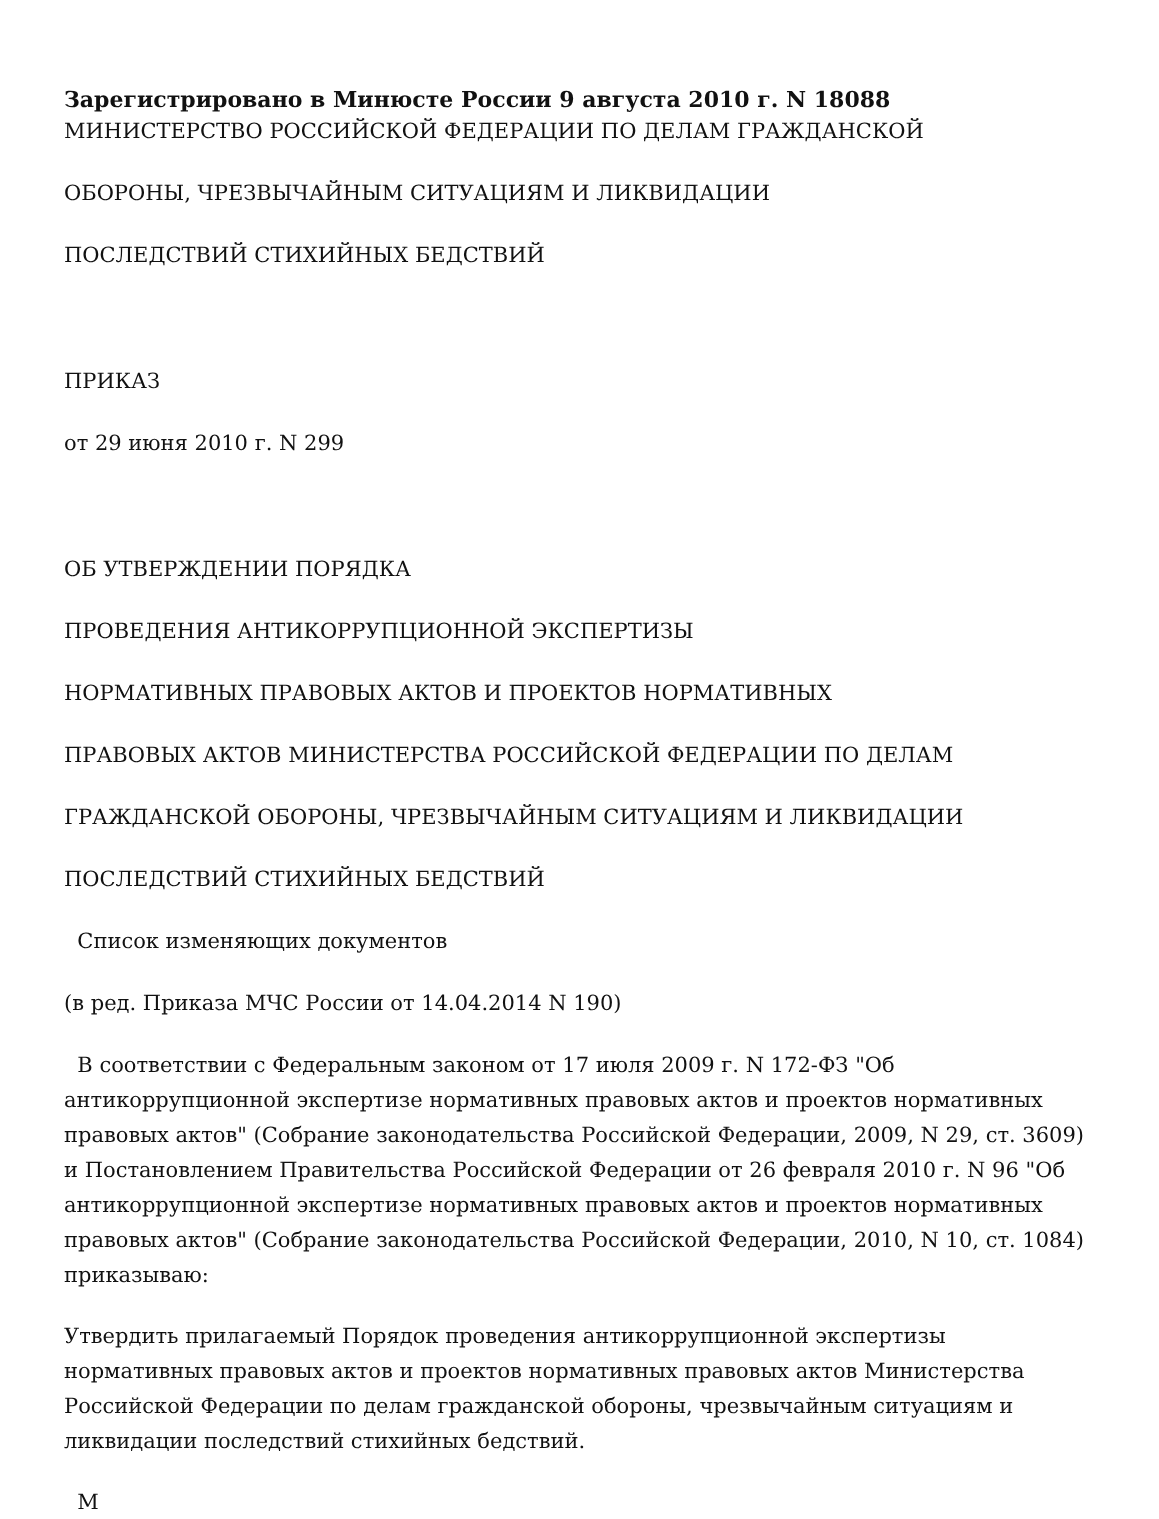Зарегистрировано в Минюсте России 9 августа 2010 г. N 18088
МИНИСТЕРСТВО РОССИЙСКОЙ ФЕДЕРАЦИИ ПО ДЕЛАМ ГРАЖДАНСКОЙ
ОБОРОНЫ, ЧРЕЗВЫЧАЙНЫМ СИТУАЦИЯМ И ЛИКВИДАЦИИ
ПОСЛЕДСТВИЙ СТИХИЙНЫХ БЕДСТВИЙ
ПРИКАЗ
от 29 июня 2010 г. N 299
ОБ УТВЕРЖДЕНИИ ПОРЯДКА
ПРОВЕДЕНИЯ АНТИКОРРУПЦИОННОЙ ЭКСПЕРТИЗЫ
НОРМАТИВНЫХ ПРАВОВЫХ АКТОВ И ПРОЕКТОВ НОРМАТИВНЫХ
ПРАВОВЫХ АКТОВ МИНИСТЕРСТВА РОССИЙСКОЙ ФЕДЕРАЦИИ ПО ДЕЛАМ
ГРАЖДАНСКОЙ ОБОРОНЫ, ЧРЕЗВЫЧАЙНЫМ СИТУАЦИЯМ И ЛИКВИДАЦИИ
ПОСЛЕДСТВИЙ СТИХИЙНЫХ БЕДСТВИЙ
Список изменяющих документов
(в ред. Приказа МЧС России от 14.04.2014 N 190)
В соответствии с Федеральным законом от 17 июля 2009 г. N 172-ФЗ "Об антикоррупционной экспертизе нормативных правовых актов и проектов нормативных правовых актов" (Собрание законодательства Российской Федерации, 2009, N 29, ст. 3609) и Постановлением Правительства Российской Федерации от 26 февраля 2010 г. N 96 "Об антикоррупционной экспертизе нормативных правовых актов и проектов нормативных правовых актов" (Собрание законодательства Российской Федерации, 2010, N 10, ст. 1084) приказываю:
Утвердить прилагаемый Порядок проведения антикоррупционной экспертизы нормативных правовых актов и проектов нормативных правовых актов Министерства Российской Федерации по делам гражданской обороны, чрезвычайным ситуациям и ликвидации последствий стихийных бедствий.
М